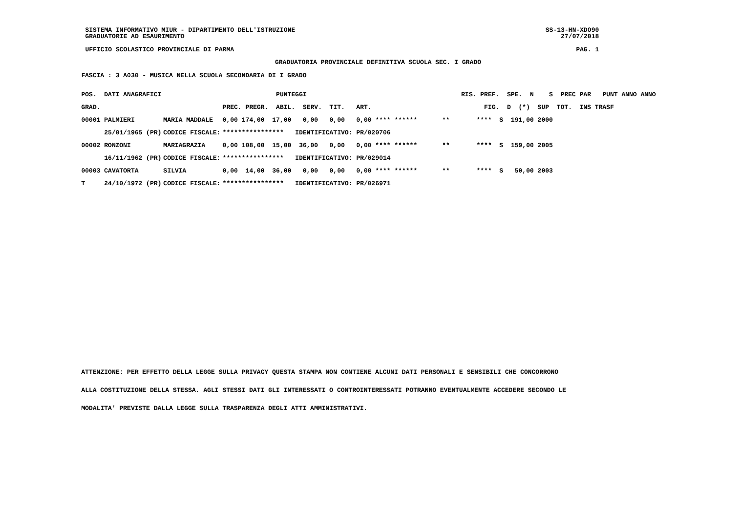SISTEMA INFORMATIVO MIUR - DIPARTIMENTO DELL'ISTRUZIONE SS-13-HN-XDO90
GRADUATORIE AD ESAURIMENTO 27/07/2018
UFFICIO SCOLASTICO PROVINCIALE DI PARMA PAG. 1
GRADUATORIA PROVINCIALE DEFINITIVA SCUOLA SEC. I GRADO
FASCIA : 3 A030 - MUSICA NELLA SCUOLA SECONDARIA DI I GRADO
| POS. DATI ANAGRAFICI | | PUNTEGGI | | RIS. PREF. SPE. N S PREC PAR PUNT ANNO ANNO |
| --- | --- | --- | --- | --- |
| GRAD. | | PREC. PREGR. ABIL. SERV. TIT. ART. | FIG. D (*) SUP TOT. INS TRASF | |
| 00001 PALMIERI | MARIA MADDALE | 0,00 174,00 17,00 0,00 0,00 0,00 **** ****** | ** **** S 191,00 2000 | |
| 25/01/1965 (PR) | CODICE FISCALE: | **************** IDENTIFICATIVO: PR/020706 | | |
| 00002 RONZONI | MARIAGRAZIA | 0,00 108,00 15,00 36,00 0,00 0,00 **** ****** | ** **** S 159,00 2005 | |
| 16/11/1962 (PR) | CODICE FISCALE: | **************** IDENTIFICATIVO: PR/029014 | | |
| 00003 CAVATORTA | SILVIA | 0,00 14,00 36,00 0,00 0,00 0,00 **** ****** | ** **** S 50,00 2003 | |
| T 24/10/1972 (PR) | CODICE FISCALE: | **************** IDENTIFICATIVO: PR/026971 | | |
ATTENZIONE: PER EFFETTO DELLA LEGGE SULLA PRIVACY QUESTA STAMPA NON CONTIENE ALCUNI DATI PERSONALI E SENSIBILI CHE CONCORRONO
ALLA COSTITUZIONE DELLA STESSA. AGLI STESSI DATI GLI INTERESSATI O CONTROINTERESSATI POTRANNO EVENTUALMENTE ACCEDERE SECONDO LE
MODALITA' PREVISTE DALLA LEGGE SULLA TRASPARENZA DEGLI ATTI AMMINISTRATIVI.